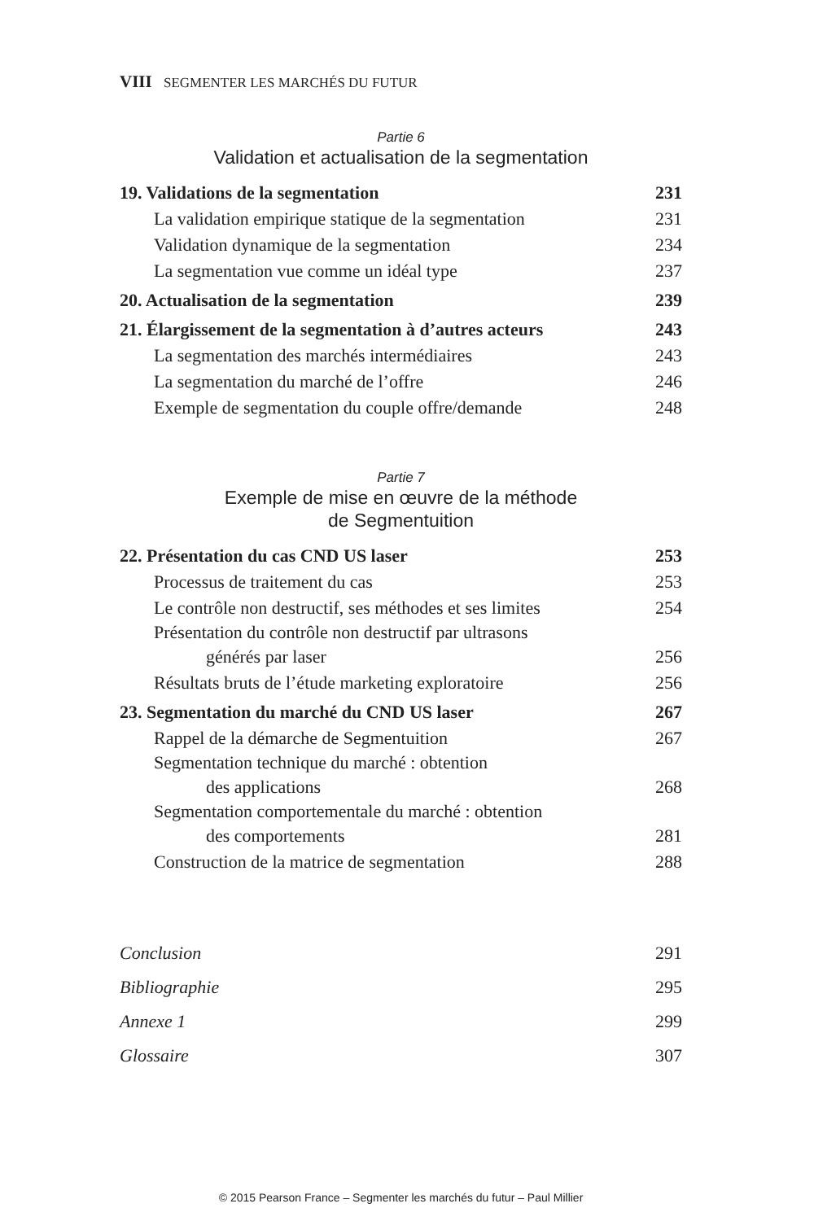VIII SEGMENTER LES MARCHÉS DU FUTUR
Partie 6
Validation et actualisation de la segmentation
19. Validations de la segmentation 231
La validation empirique statique de la segmentation 231
Validation dynamique de la segmentation 234
La segmentation vue comme un idéal type 237
20. Actualisation de la segmentation 239
21. Élargissement de la segmentation à d’autres acteurs 243
La segmentation des marchés intermédiaires 243
La segmentation du marché de l’offre 246
Exemple de segmentation du couple offre/demande 248
Partie 7
Exemple de mise en œuvre de la méthode
de Segmentuition
22. Présentation du cas CND US laser 253
Processus de traitement du cas 253
Le contrôle non destructif, ses méthodes et ses limites 254
Présentation du contrôle non destructif par ultrasons
générés par laser 256
Résultats bruts de l’étude marketing exploratoire 256
23. Segmentation du marché du CND US laser 267
Rappel de la démarche de Segmentuition 267
Segmentation technique du marché : obtention
des applications 268
Segmentation comportementale du marché : obtention
des comportements 281
Construction de la matrice de segmentation 288
Conclusion 291
Bibliographie 295
Annexe 1 299
Glossaire 307
© 2015 Pearson France – Segmenter les marchés du futur – Paul Millier